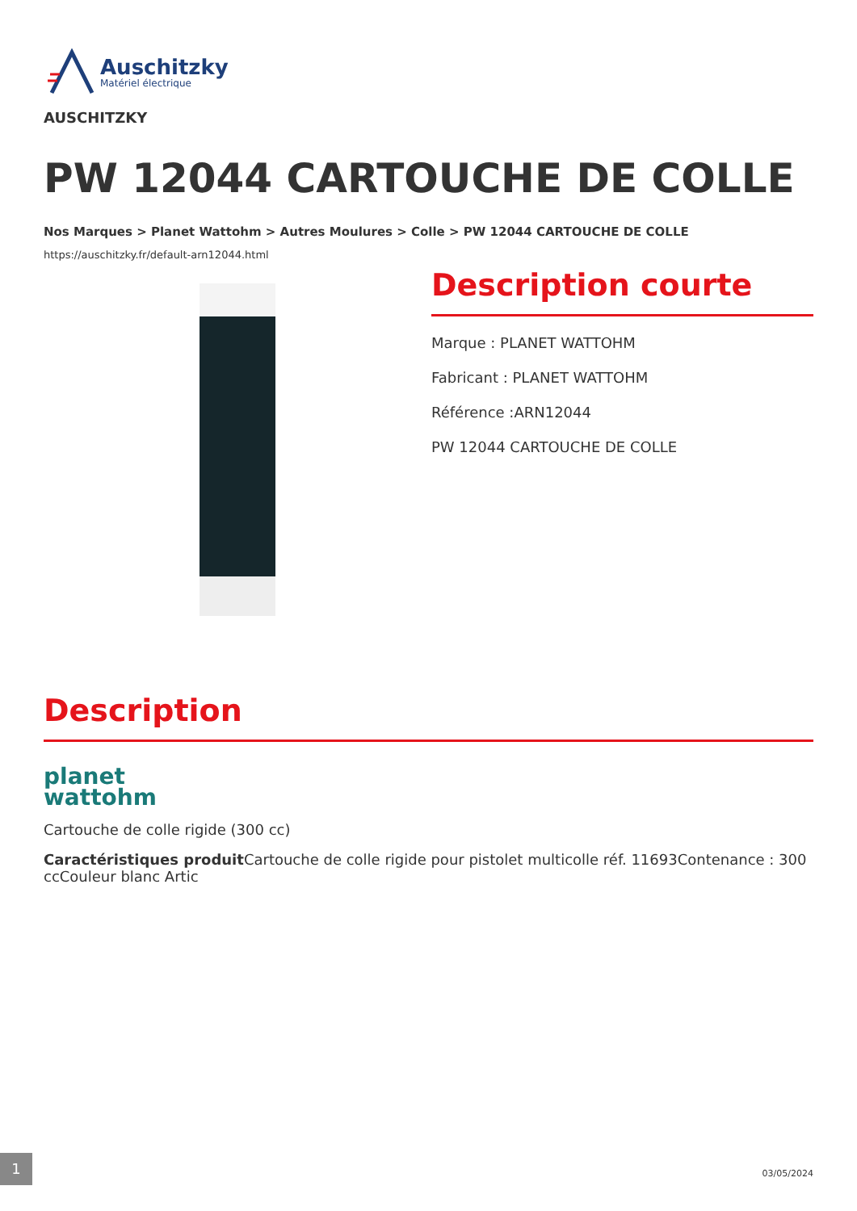Auschitzky
Matériel électrique
AUSCHITZKY
PW 12044 CARTOUCHE DE COLLE
Nos Marques > Planet Wattohm > Autres Moulures > Colle > PW 12044 CARTOUCHE DE COLLE
https://auschitzky.fr/default-arn12044.html
Description courte
Marque : PLANET WATTOHM
Fabricant : PLANET WATTOHM
Référence :ARN12044
PW 12044 CARTOUCHE DE COLLE
Description
planet
wattohm
Cartouche de colle rigide (300 cc)
Caractéristiques produit Cartouche de colle rigide pour pistolet multicolle réf. 11693Contenance : 300 ccCouleur blanc Artic
1 03/05/2024